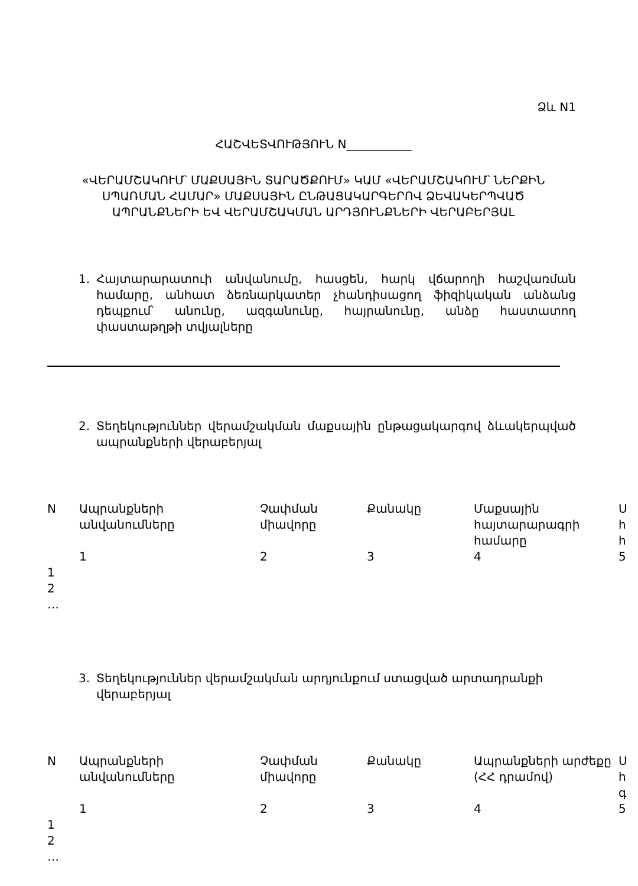Ձև N1
ՀԱՇՎԵՏՎՈՒԹՅՈՒՆ N___________
«ՎԵՐԱՄՇԱԿՈՒՄ՝ ՄԱՔՍԱՅԻՆ ՏԱՐԱԾՔՈՒՄ» ԿԱՄ «ՎԵՐԱՄՇԱԿՈՒՄ՝ ՆԵՐՔԻՆ ՍՊԱՌՄԱՆ ՀԱՄԱՐ» ՄԱՔՍԱՅԻՆ ԸՆԹԱՑԱԿԱՐԳԵՐՈՎ ՁԵՎԱԿԵՐՊՎԱԾ ԱՊՐԱՆՔՆԵՐԻ ԵՎ ՎԵՐԱՄՇԱԿՄԱՆ ԱՐԴՅՈՒՆՔՆԵՐԻ ՎԵՐԱԲԵՐՅԱԼ
1. Հայտարարատուի անվանումը, հասցեն, հարկ վճարողի հաշվառման համարը, անհատ ձեռնարկատեր չհանդիսացող ֆիզիկական անձանց դեպքում՝ անունը, ազգանունը, հայրանունը, անձը հաստատող փաստաթղթի տվյալները
2. Տեղեկություններ վերամշակման մաքսային ընթացակարգով ձևակերպված ապրանքների վերաբերյալ
| N | Ապրանքների անվանումները | Չափման միավորը | Քանակը | Մաքսային հայտարարագրի համարը | Ս հ հ |
| | 1 | 2 | 3 | 4 | 5 |
| 1 | | | | | |
| 2 | | | | | |
| … | | | | | |
3. Տեղեկություններ վերամշակման արդյունքում ստացված արտադրանքի վերաբերյալ
| N | Ապրանքների անվանումները | Չափման միավորը | Քանակը | Ապրանքների արժեքը (ՀՀ դրամով) | Ս հ գ |
| | 1 | 2 | 3 | 4 | 5 |
| 1 | | | | | |
| 2 | | | | | |
| … | | | | | |